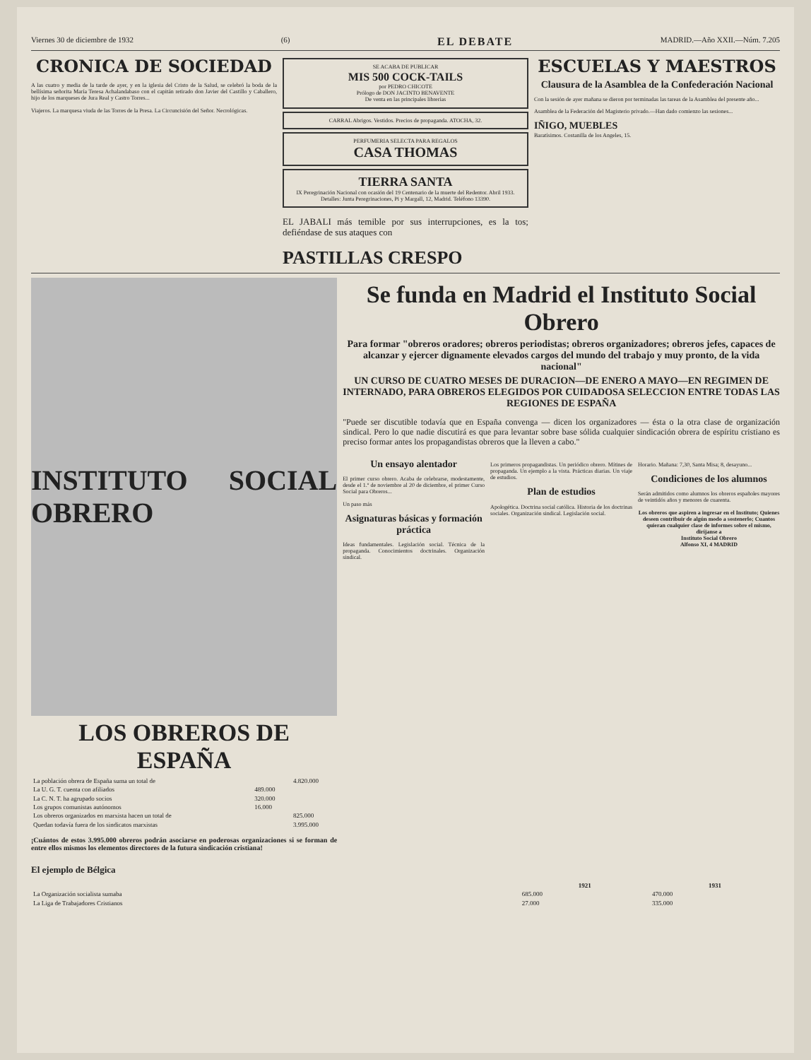Viernes 30 de diciembre de 1932 (6) EL DEBATE MADRID.—Año XXII.—Núm. 7.205
CRONICA DE SOCIEDAD
A las cuatro y media de la tarde de ayer, y en la iglesia del Cristo de la Salud, se celebró la boda de la bellísima señorita María Teresa Achalandabaso con el capitán retirado don Javier del Castillo y Caballero, hijo de los marqueses de Jura Real y Castro Torres...
Viajeros. La marquesa viuda de las Torres de la Presa. La Circuncisión del Señor. Necrológicas.
SE ACABA DE PUBLICAR
MIS 500 COCK-TAILS
por PEDRO CHICOTE
Prólogo de DON JACINTO BENAVENTE
De venta en las principales librerías
CARRAL Abrigos. Vestidos. Precios de propaganda. ATOCHA, 32.
PERFUMERIA SELECTA PARA REGALOS
CASA THOMAS
TIERRA SANTA
IX Peregrinación Nacional con ocasión del 19 Centenario de la muerte del Redentor. Abril 1933. Detalles: Junta Peregrinaciones, Pi y Margall, 12, Madrid. Teléfono 13390.
EL JABALI más temible por sus interrupciones, es la tos; defiéndase de sus ataques con
PASTILLAS CRESPO
ESCUELAS Y MAESTROS
Clausura de la Asamblea de la Confederación Nacional
Con la sesión de ayer mañana se dieron por terminadas las tareas de la Asamblea del presente año...
Asamblea de la Federación del Magisterio privado.—Han dado comienzo las sesiones...
IÑIGO, MUEBLES
Baratísimos. Costanilla de los Angeles, 15.
INSTITUTO SOCIAL OBRERO
LOS OBREROS DE ESPAÑA
| La población obrera de España suma un total de | | 4.820.000 |
| La U. G. T. cuenta con afiliados | 489.000 | |
| La C. N. T. ha agrupado socios | 320.000 | |
| Los grupos comunistas autónomos | 16.000 | |
| Los obreros organizados en marxista hacen un total de | | 825.000 |
| Quedan todavía fuera de los sindicatos marxistas | | 3.995.000 |
¡Cuántos de estos 3.995.000 obreros podrán asociarse en poderosas organizaciones si se forman de entre ellos mismos los elementos directores de la futura sindicación cristiana!
Se funda en Madrid el Instituto Social Obrero
Para formar "obreros oradores; obreros periodistas; obreros organizadores; obreros jefes, capaces de alcanzar y ejercer dignamente elevados cargos del mundo del trabajo y muy pronto, de la vida nacional"
UN CURSO DE CUATRO MESES DE DURACION—DE ENERO A MAYO—EN REGIMEN DE INTERNADO, PARA OBREROS ELEGIDOS POR CUIDADOSA SELECCION ENTRE TODAS LAS REGIONES DE ESPAÑA
"Puede ser discutible todavía que en España convenga — dicen los organizadores — ésta o la otra clase de organización sindical. Pero lo que nadie discutirá es que para levantar sobre base sólida cualquier sindicación obrera de espíritu cristiano es preciso formar antes los propagandistas obreros que la lleven a cabo."
Un ensayo alentador
El primer curso obrero. Acaba de celebrarse, modestamente, desde el 1.º de noviembre al 20 de diciembre, el primer Curso Social para Obreros...
Un paso más
Asignaturas básicas y formación práctica
Ideas fundamentales. Legislación social. Técnica de la propaganda. Conocimientos doctrinales. Organización sindical.
Los primeros propagandistas. Un periódico obrero. Mítines de propaganda. Un ejemplo a la vista. Prácticas diarias. Un viaje de estudios.
Plan de estudios
Apologética. Doctrina social católica. Historia de los doctrinas sociales. Organización sindical. Legislación social.
Horario. Mañana: 7,30, Santa Misa; 8, desayuno...
Condiciones de los alumnos
Serán admitidos como alumnos los obreros españoles mayores de veintidós años y menores de cuarenta.
Los obreros que aspiren a ingresar en el Instituto; Quienes deseen contribuir de algún modo a sostenerlo; Cuantos quieran cualquier clase de informes sobre el mismo, diríjanse a
Instituto Social Obrero
Alfonso XI, 4 MADRID
El ejemplo de Bélgica
| | 1921 | 1931 |
| --- | --- | --- |
| La Organización socialista sumaba | 685.000 | 470.000 |
| La Liga de Trabajadores Cristianos | 27.000 | 335.000 |